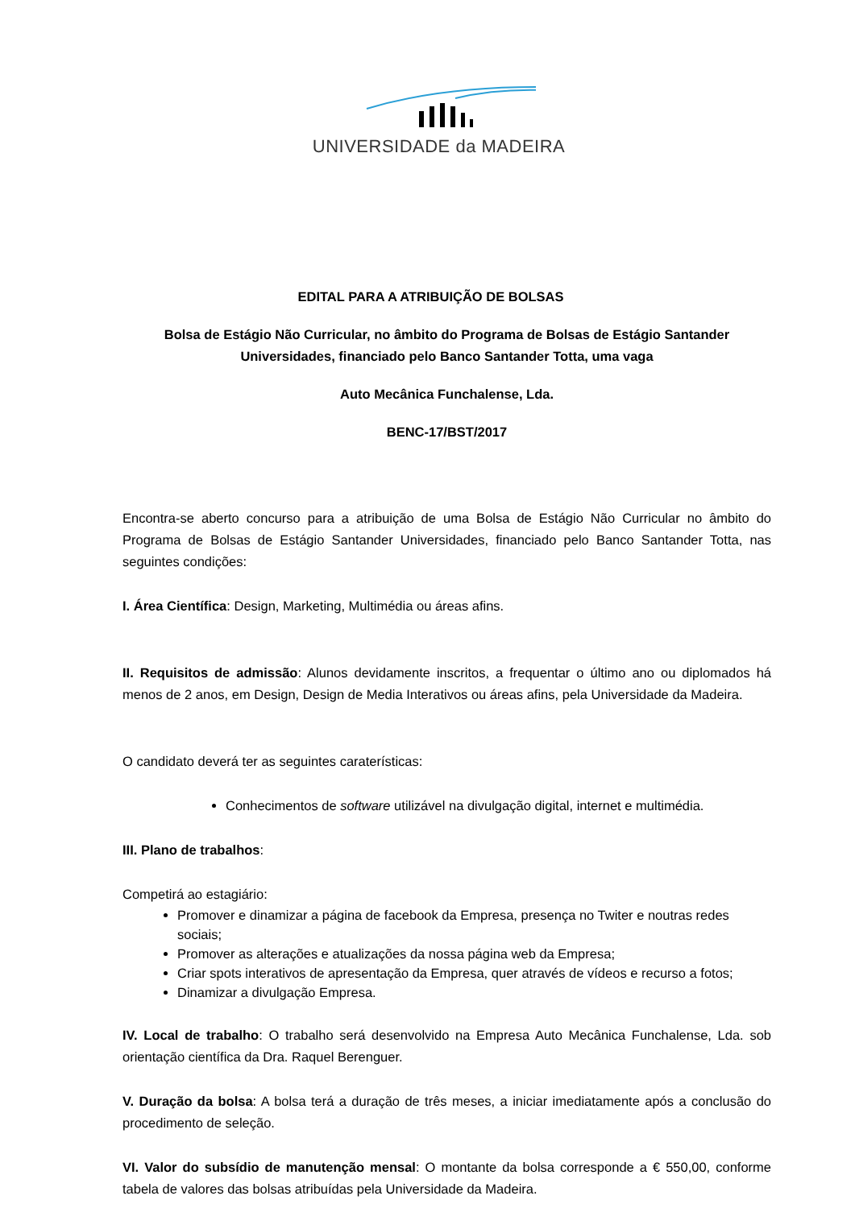UNIVERSIDADE da MADEIRA
EDITAL PARA A ATRIBUIÇÃO DE BOLSAS
Bolsa de Estágio Não Curricular, no âmbito do Programa de Bolsas de Estágio Santander Universidades, financiado pelo Banco Santander Totta, uma vaga
Auto Mecânica Funchalense, Lda.
BENC-17/BST/2017
Encontra-se aberto concurso para a atribuição de uma Bolsa de Estágio Não Curricular no âmbito do Programa de Bolsas de Estágio Santander Universidades, financiado pelo Banco Santander Totta, nas seguintes condições:
I. Área Científica: Design, Marketing, Multimédia ou áreas afins.
II. Requisitos de admissão: Alunos devidamente inscritos, a frequentar o último ano ou diplomados há menos de 2 anos, em Design, Design de Media Interativos ou áreas afins, pela Universidade da Madeira.
O candidato deverá ter as seguintes caraterísticas:
Conhecimentos de software utilizável na divulgação digital, internet e multimédia.
III. Plano de trabalhos:
Competirá ao estagiário:
Promover e dinamizar a página de facebook da Empresa, presença no Twiter e noutras redes sociais;
Promover as alterações e atualizações da nossa página web da Empresa;
Criar spots interativos de apresentação da Empresa, quer através de vídeos e recurso a fotos;
Dinamizar a divulgação Empresa.
IV. Local de trabalho: O trabalho será desenvolvido na Empresa Auto Mecânica Funchalense, Lda. sob orientação científica da Dra. Raquel Berenguer.
V. Duração da bolsa: A bolsa terá a duração de três meses, a iniciar imediatamente após a conclusão do procedimento de seleção.
VI. Valor do subsídio de manutenção mensal: O montante da bolsa corresponde a € 550,00, conforme tabela de valores das bolsas atribuídas pela Universidade da Madeira.